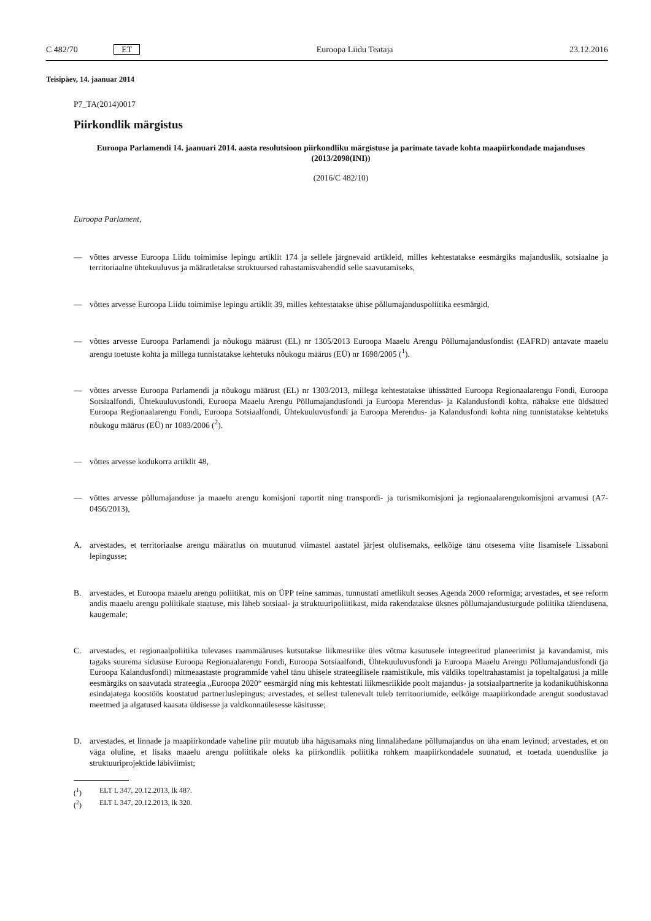C 482/70 ET Euroopa Liidu Teataja 23.12.2016
Teisipäev, 14. jaanuar 2014
P7_TA(2014)0017
Piirkondlik märgistus
Euroopa Parlamendi 14. jaanuari 2014. aasta resolutsioon piirkondliku märgistuse ja parimate tavade kohta maapiirkondade majanduses (2013/2098(INI))
(2016/C 482/10)
Euroopa Parlament,
— võttes arvesse Euroopa Liidu toimimise lepingu artiklit 174 ja sellele järgnevaid artikleid, milles kehtestatakse eesmärgiks majanduslik, sotsiaalne ja territoriaalne ühtekuuluvus ja määratletakse struktuursed rahastamisvahendid selle saavutamiseks,
— võttes arvesse Euroopa Liidu toimimise lepingu artiklit 39, milles kehtestatakse ühise põllumajanduspoliitika eesmärgid,
— võttes arvesse Euroopa Parlamendi ja nõukogu määrust (EL) nr 1305/2013 Euroopa Maaelu Arengu Põllumajandusfondist (EAFRD) antavate maaelu arengu toetuste kohta ja millega tunnistatakse kehtetuks nõukogu määrus (EÜ) nr 1698/2005 (<sup>1</sup>).
— võttes arvesse Euroopa Parlamendi ja nõukogu määrust (EL) nr 1303/2013, millega kehtestatakse ühissätted Euroopa Regionaalarengu Fondi, Euroopa Sotsiaalfondi, Ühtekuuluvusfondi, Euroopa Maaelu Arengu Põllumajandusfondi ja Euroopa Merendus- ja Kalandusfondi kohta, nähakse ette üldsätted Euroopa Regionaalarengu Fondi, Euroopa Sotsiaalfondi, Ühtekuuluvusfondi ja Euroopa Merendus- ja Kalandusfondi kohta ning tunnistatakse kehtetuks nõukogu määrus (EÜ) nr 1083/2006 (<sup>2</sup>).
— võttes arvesse kodukorra artiklit 48,
— võttes arvesse põllumajanduse ja maaelu arengu komisjoni raportit ning transpordi- ja turismikomisjoni ja regionaalarengukomisjoni arvamusi (A7-0456/2013),
A. arvestades, et territoriaalse arengu määratlus on muutunud viimastel aastatel järjest olulisemaks, eelkõige tänu otsesema viite lisamisele Lissaboni lepingusse;
B. arvestades, et Euroopa maaelu arengu poliitikat, mis on ÜPP teine sammas, tunnustati ametlikult seoses Agenda 2000 reformiga; arvestades, et see reform andis maaelu arengu poliitikale staatuse, mis läheb sotsiaal- ja struktuuripoliitikast, mida rakendatakse üksnes põllumajandusturgude poliitika täiendusena, kaugemale;
C. arvestades, et regionaalpoliitika tulevases raammääruses kutsutakse liikmesriike üles võtma kasutusele integreeritud planeerimist ja kavandamist, mis tagaks suurema sidususe Euroopa Regionaalarengu Fondi, Euroopa Sotsiaalfondi, Ühtekuuluvusfondi ja Euroopa Maaelu Arengu Põllumajandusfondi (ja Euroopa Kalandusfondi) mitmeaastaste programmide vahel tänu ühisele strateegilisele raamistikule, mis väldiks topeltrahastamist ja topeltalgatusi ja mille eesmärgiks on saavutada strateegia „Euroopa 2020“ eesmärgid ning mis kehtestati liikmesriikide poolt majandus- ja sotsiaalpartnerite ja kodanikuühiskonna esindajatega koostöös koostatud partnerluslepingus; arvestades, et sellest tulenevalt tuleb territooriumide, eelkõige maapiirkondade arengut soodustavad meetmed ja algatused kaasata üldisesse ja valdkonnaülesesse käsitusse;
D. arvestades, et linnade ja maapiirkondade vaheline piir muutub üha hägusamaks ning linnalähedane põllumajandus on üha enam levinud; arvestades, et on väga oluline, et lisaks maaelu arengu poliitikale oleks ka piirkondlik poliitika rohkem maapiirkondadele suunatud, et toetada uuenduslike ja struktuuriprojektide läbiviimist;
(<sup>1</sup>) ELT L 347, 20.12.2013, lk 487.
(<sup>2</sup>) ELT L 347, 20.12.2013, lk 320.